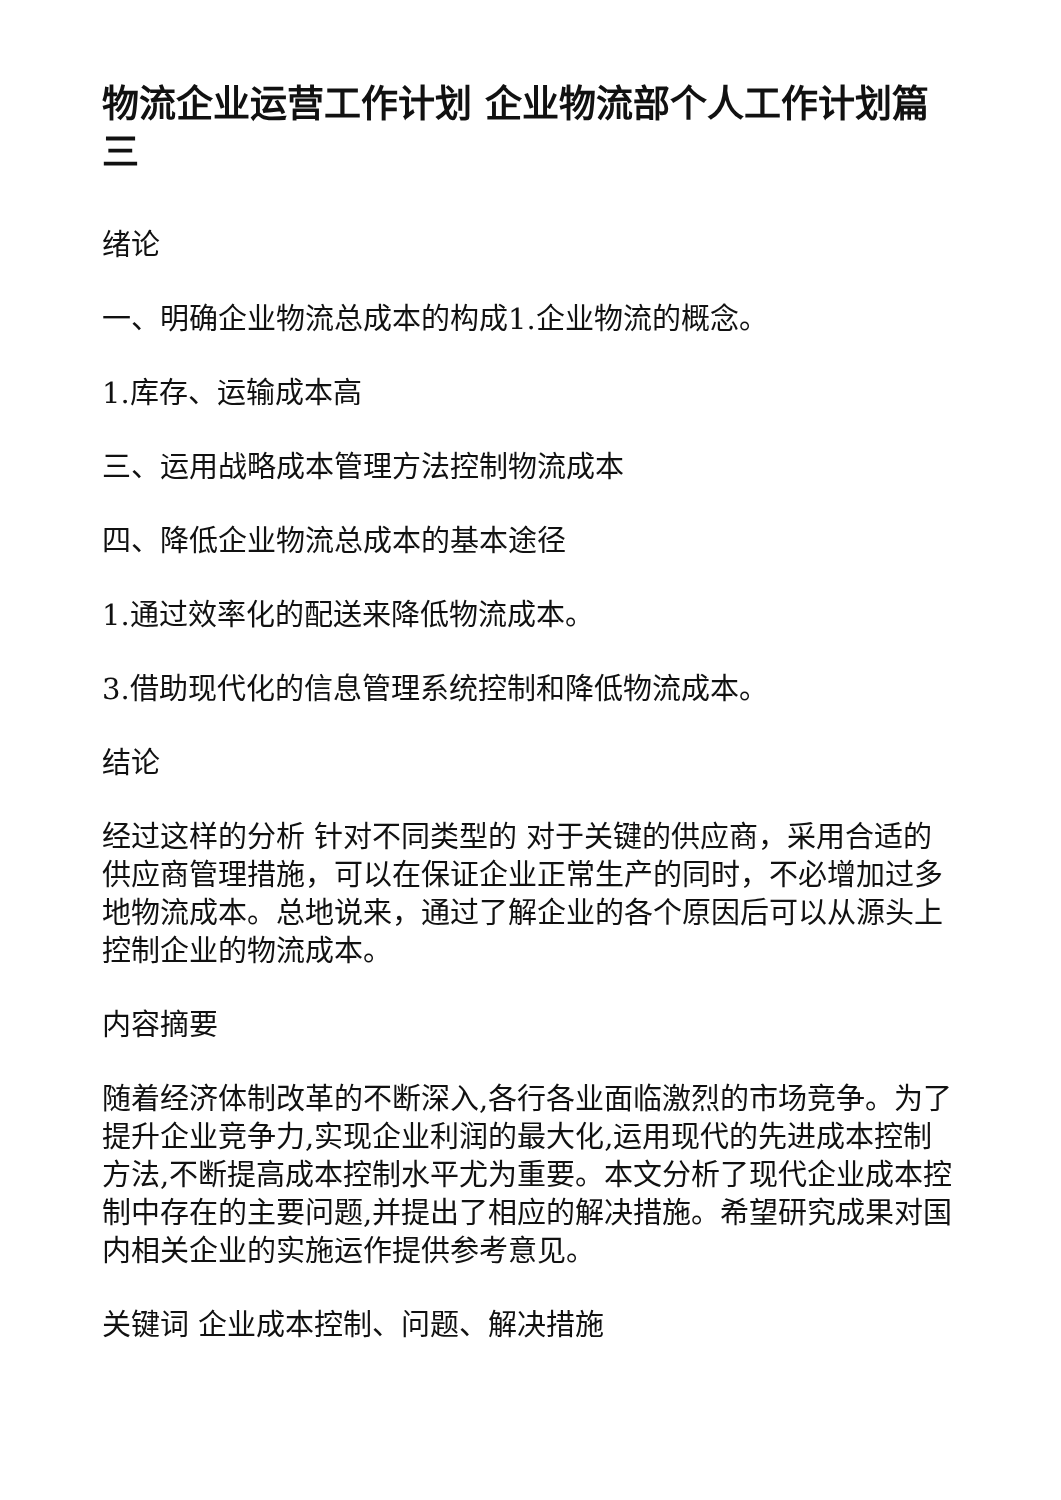物流企业运营工作计划 企业物流部个人工作计划篇三
绪论
一、明确企业物流总成本的构成1.企业物流的概念。
1.库存、运输成本高
三、运用战略成本管理方法控制物流成本
四、降低企业物流总成本的基本途径
1.通过效率化的配送来降低物流成本。
3.借助现代化的信息管理系统控制和降低物流成本。
结论
经过这样的分析 针对不同类型的 对于关键的供应商，采用合适的供应商管理措施，可以在保证企业正常生产的同时，不必增加过多地物流成本。总地说来，通过了解企业的各个原因后可以从源头上控制企业的物流成本。
内容摘要
随着经济体制改革的不断深入,各行各业面临激烈的市场竞争。为了提升企业竞争力,实现企业利润的最大化,运用现代的先进成本控制方法,不断提高成本控制水平尤为重要。本文分析了现代企业成本控制中存在的主要问题,并提出了相应的解决措施。希望研究成果对国内相关企业的实施运作提供参考意见。
关键词 企业成本控制、问题、解决措施